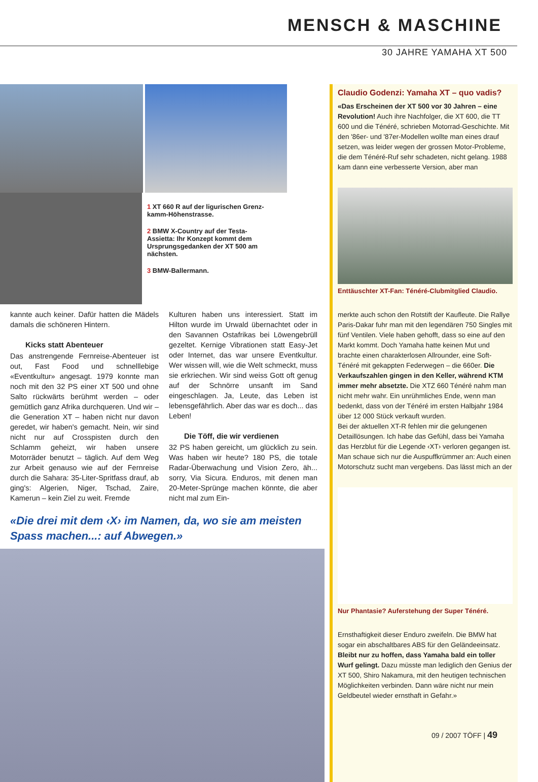MENSCH & MASCHINE
30 JAHRE YAMAHA XT 500
1 XT 660 R auf der ligurischen Grenz­kamm-Höhenstrasse.
2 BMW X-Country auf der Testa-Assietta: Ihr Konzept kommt dem Ursprungsgedanken der XT 500 am nächsten.
3 BMW-Ballermann.
kannte auch keiner. Dafür hatten die Mädels damals die schöneren Hintern.
Kicks statt Abenteuer
Das anstrengende Fernreise-Abenteuer ist out, Fast Food und schnelllebige «Eventkultur» angesagt. 1979 konnte man noch mit den 32 PS einer XT 500 und ohne Salto rückwärts berühmt werden – oder gemütlich ganz Afrika durchqueren. Und wir – die Generation XT – haben nicht nur davon geredet, wir haben's gemacht. Nein, wir sind nicht nur auf Crosspisten durch den Schlamm geheizt, wir haben unsere Motorräder benutzt – täglich. Auf dem Weg zur Arbeit genauso wie auf der Fernreise durch die Sahara: 35-Liter-Spritfass drauf, ab ging's: Algerien, Niger, Tschad, Zaire, Kamerun – kein Ziel zu weit. Fremde
Kulturen haben uns interessiert. Statt im Hilton wurde im Urwald übernachtet oder in den Savannen Ostafrikas bei Löwengebrüll gezeltet. Kernige Vibrationen statt Easy-Jet oder Internet, das war unsere Eventkultur. Wer wissen will, wie die Welt schmeckt, muss sie erkriechen. Wir sind weiss Gott oft genug auf der Schnörre unsanft im Sand eingeschlagen. Ja, Leute, das Leben ist lebensgefährlich. Aber das war es doch... das Leben!
Die Töff, die wir verdienen
32 PS haben gereicht, um glücklich zu sein. Was haben wir heute? 180 PS, die totale Radar-Überwachung und Vision Zero, äh... sorry, Via Sicura. Enduros, mit denen man 20-Meter-Sprünge machen könnte, die aber nicht mal zum Ein-
«Die drei mit dem ‹X› im Namen, da, wo sie am meisten Spass machen...: auf Abwegen.»
Claudio Godenzi: Yamaha XT – quo vadis?
«Das Erscheinen der XT 500 vor 30 Jahren – eine Revolution! Auch ihre Nachfolger, die XT 600, die TT 600 und die Ténéré, schrieben Motorrad-Geschichte. Mit den '86er- und '87er-Modellen wollte man eines drauf setzen, was leider wegen der grossen Motor-Probleme, die dem Ténéré-Ruf sehr schadeten, nicht gelang. 1988 kam dann eine verbesserte Version, aber man
Enttäuschter XT-Fan: Ténéré-Clubmitglied Claudio.
merkte auch schon den Rotstift der Kaufleute. Die Rallye Paris-Dakar fuhr man mit den legendären 750 Singles mit fünf Ventilen. Viele haben gehofft, dass so eine auf den Markt kommt. Doch Yamaha hatte keinen Mut und brachte einen charakterlosen Allrounder, eine Soft-Ténéré mit gekappten Federwegen – die 660er. Die Verkaufszahlen gingen in den Keller, während KTM immer mehr absetzte. Die XTZ 660 Ténéré nahm man nicht mehr wahr. Ein unrühmliches Ende, wenn man bedenkt, dass von der Ténéré im ersten Halbjahr 1984 über 12 000 Stück verkauft wurden.
Bei der aktuellen XT-R fehlen mir die gelungenen Detaillösungen. Ich habe das Gefühl, dass bei Yamaha das Herzblut für die Legende ‹XT› verloren gegangen ist. Man schaue sich nur die Auspuffkrümmer an: Auch einen Motorschutz sucht man vergebens. Das lässt mich an der
Nur Phantasie? Auferstehung der Super Ténéré.
Ernsthaftigkeit dieser Enduro zweifeln. Die BMW hat sogar ein abschaltbares ABS für den Geländeeinsatz. Bleibt nur zu hoffen, dass Yamaha bald ein toller Wurf gelingt. Dazu müsste man lediglich den Genius der XT 500, Shiro Nakamura, mit den heutigen technischen Möglichkeiten verbinden. Dann wäre nicht nur mein Geldbeutel wieder ernsthaft in Gefahr.»
09 / 2007 TÖFF | 49